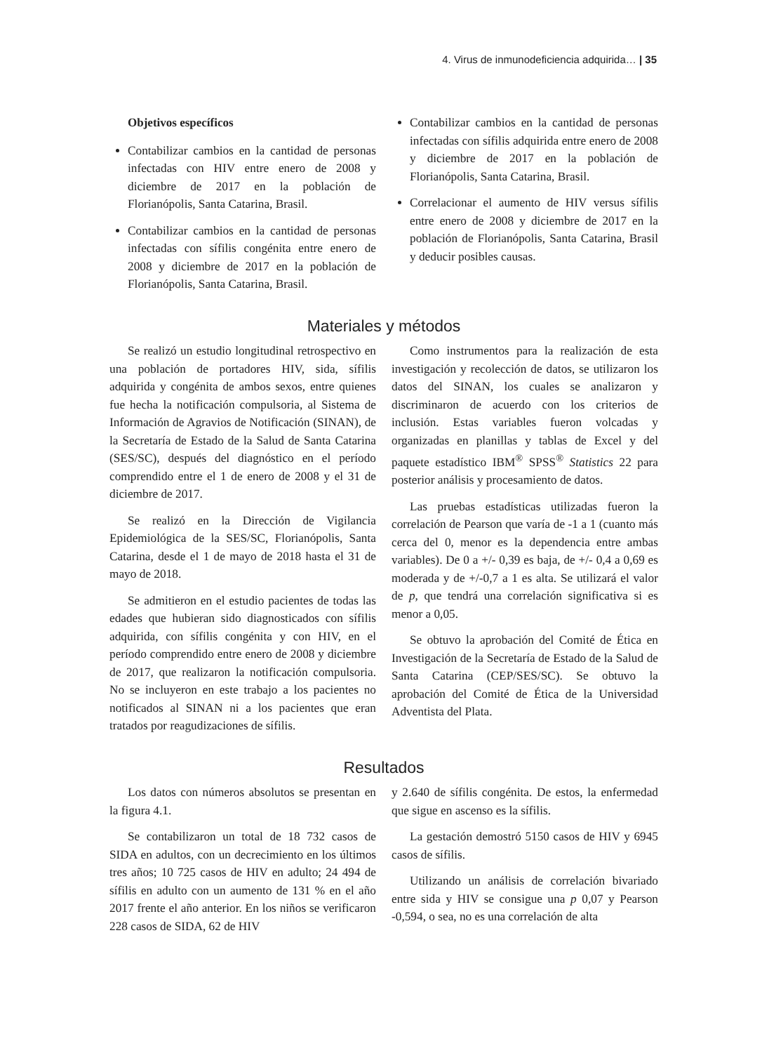4. Virus de inmunodeficiencia adquirida… | 35
Objetivos específicos
Contabilizar cambios en la cantidad de personas infectadas con HIV entre enero de 2008 y diciembre de 2017 en la población de Florianópolis, Santa Catarina, Brasil.
Contabilizar cambios en la cantidad de personas infectadas con sífilis congénita entre enero de 2008 y diciembre de 2017 en la población de Florianópolis, Santa Catarina, Brasil.
Contabilizar cambios en la cantidad de personas infectadas con sífilis adquirida entre enero de 2008 y diciembre de 2017 en la población de Florianópolis, Santa Catarina, Brasil.
Correlacionar el aumento de HIV versus sífilis entre enero de 2008 y diciembre de 2017 en la población de Florianópolis, Santa Catarina, Brasil y deducir posibles causas.
Materiales y métodos
Se realizó un estudio longitudinal retrospectivo en una población de portadores HIV, sida, sífilis adquirida y congénita de ambos sexos, entre quienes fue hecha la notificación compulsoria, al Sistema de Información de Agravios de Notificación (SINAN), de la Secretaría de Estado de la Salud de Santa Catarina (SES/SC), después del diagnóstico en el período comprendido entre el 1 de enero de 2008 y el 31 de diciembre de 2017.
Se realizó en la Dirección de Vigilancia Epidemiológica de la SES/SC, Florianópolis, Santa Catarina, desde el 1 de mayo de 2018 hasta el 31 de mayo de 2018.
Se admitieron en el estudio pacientes de todas las edades que hubieran sido diagnosticados con sífilis adquirida, con sífilis congénita y con HIV, en el período comprendido entre enero de 2008 y diciembre de 2017, que realizaron la notificación compulsoria. No se incluyeron en este trabajo a los pacientes no notificados al SINAN ni a los pacientes que eran tratados por reagudizaciones de sífilis.
Como instrumentos para la realización de esta investigación y recolección de datos, se utilizaron los datos del SINAN, los cuales se analizaron y discriminaron de acuerdo con los criterios de inclusión. Estas variables fueron volcadas y organizadas en planillas y tablas de Excel y del paquete estadístico IBM<sup>®</sup> SPSS<sup>®</sup> Statistics 22 para posterior análisis y procesamiento de datos.
Las pruebas estadísticas utilizadas fueron la correlación de Pearson que varía de -1 a 1 (cuanto más cerca del 0, menor es la dependencia entre ambas variables). De 0 a +/- 0,39 es baja, de +/- 0,4 a 0,69 es moderada y de +/-0,7 a 1 es alta. Se utilizará el valor de p, que tendrá una correlación significativa si es menor a 0,05.
Se obtuvo la aprobación del Comité de Ética en Investigación de la Secretaría de Estado de la Salud de Santa Catarina (CEP/SES/SC). Se obtuvo la aprobación del Comité de Ética de la Universidad Adventista del Plata.
Resultados
Los datos con números absolutos se presentan en la figura 4.1.
Se contabilizaron un total de 18 732 casos de SIDA en adultos, con un decrecimiento en los últimos tres años; 10 725 casos de HIV en adulto; 24 494 de sífilis en adulto con un aumento de 131 % en el año 2017 frente el año anterior. En los niños se verificaron 228 casos de SIDA, 62 de HIV
y 2.640 de sífilis congénita. De estos, la enfermedad que sigue en ascenso es la sífilis.
La gestación demostró 5150 casos de HIV y 6945 casos de sífilis.
Utilizando un análisis de correlación bivariado entre sida y HIV se consigue una p 0,07 y Pearson -0,594, o sea, no es una correlación de alta